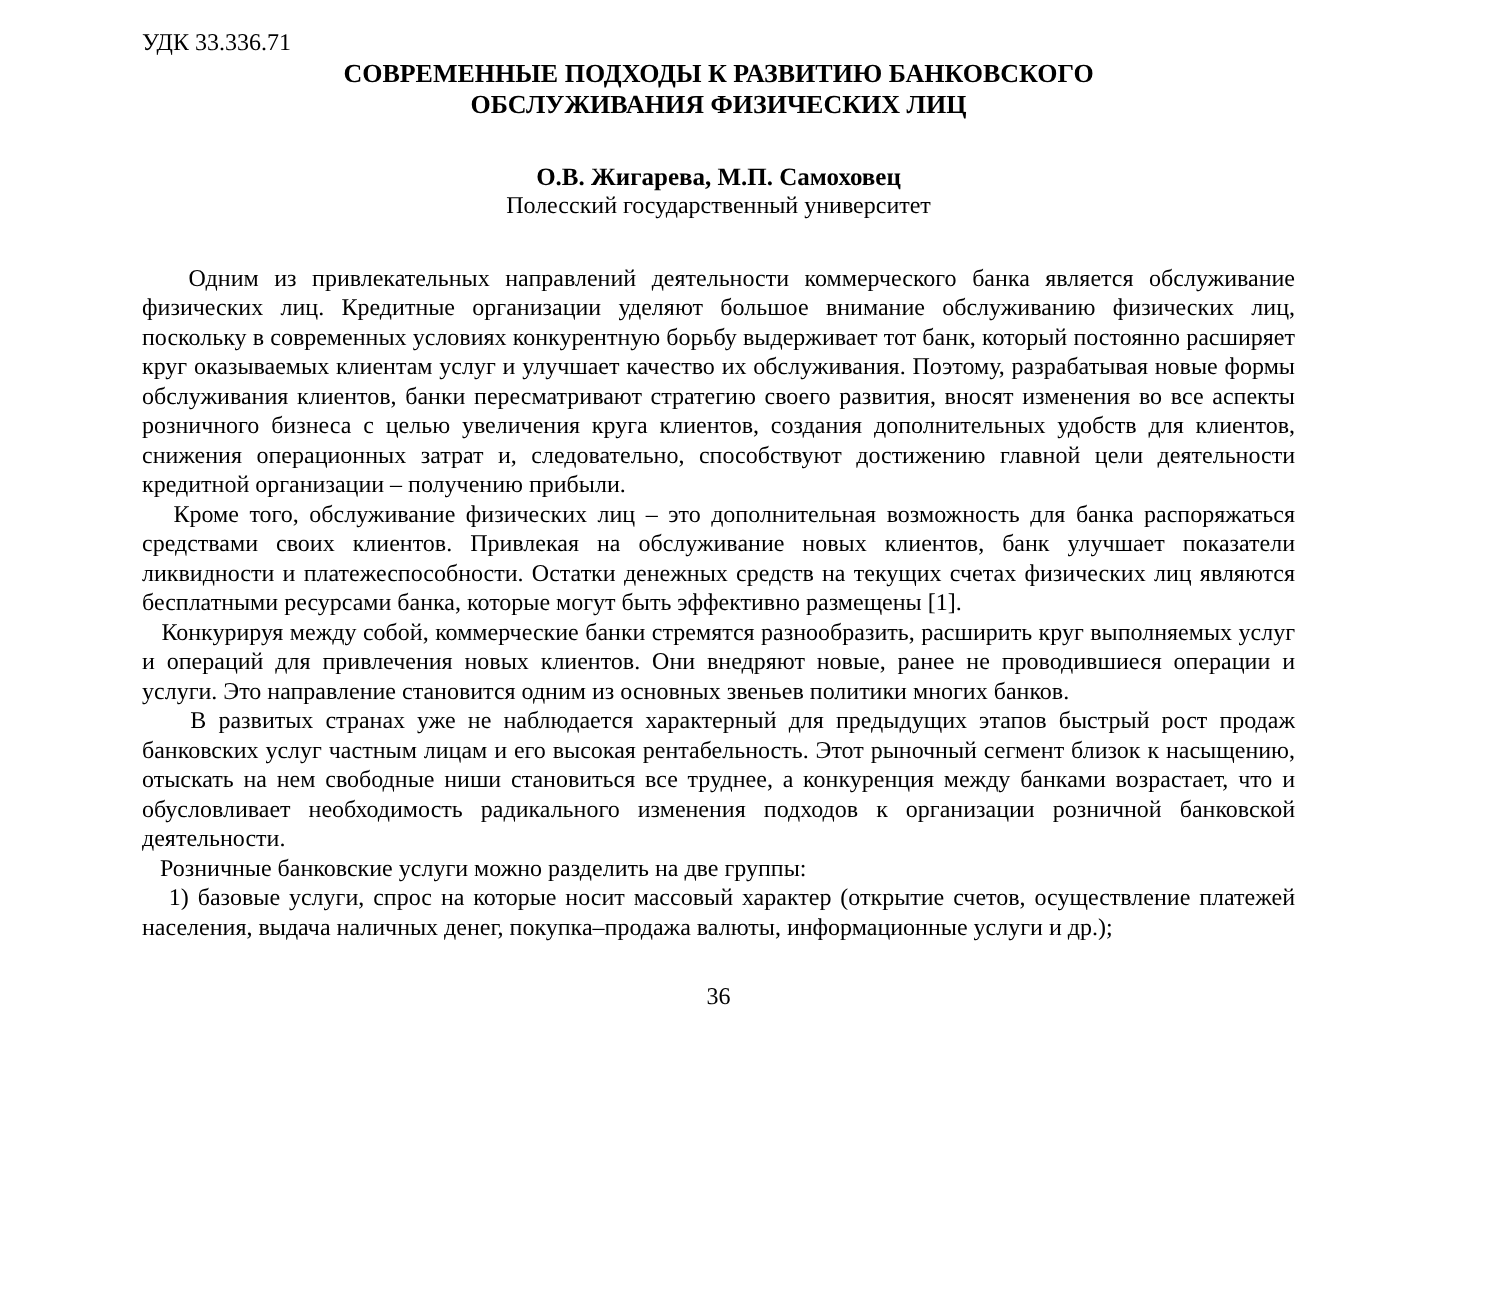УДК 33.336.71
СОВРЕМЕННЫЕ ПОДХОДЫ К РАЗВИТИЮ БАНКОВСКОГО
ОБСЛУЖИВАНИЯ ФИЗИЧЕСКИХ ЛИЦ
О.В. Жигарева, М.П. Самоховец
Полесский государственный университет
Одним из привлекательных направлений деятельности коммерческого банка является обслуживание физических лиц. Кредитные организации уделяют большое внимание обслуживанию физических лиц, поскольку в современных условиях конкурентную борьбу выдерживает тот банк, который постоянно расширяет круг оказываемых клиентам услуг и улучшает качество их обслуживания. Поэтому, разрабатывая новые формы обслуживания клиентов, банки пересматривают стратегию своего развития, вносят изменения во все аспекты розничного бизнеса с целью увеличения круга клиентов, создания дополнительных удобств для клиентов, снижения операционных затрат и, следовательно, способствуют достижению главной цели деятельности кредитной организации – получению прибыли.
Кроме того, обслуживание физических лиц – это дополнительная возможность для банка распоряжаться средствами своих клиентов. Привлекая на обслуживание новых клиентов, банк улучшает показатели ликвидности и платежеспособности. Остатки денежных средств на текущих счетах физических лиц являются бесплатными ресурсами банка, которые могут быть эффективно размещены [1].
Конкурируя между собой, коммерческие банки стремятся разнообразить, расширить круг выполняемых услуг и операций для привлечения новых клиентов. Они внедряют новые, ранее не проводившиеся операции и услуги. Это направление становится одним из основных звеньев политики многих банков.
В развитых странах уже не наблюдается характерный для предыдущих этапов быстрый рост продаж банковских услуг частным лицам и его высокая рентабельность. Этот рыночный сегмент близок к насыщению, отыскать на нем свободные ниши становиться все труднее, а конкуренция между банками возрастает, что и обусловливает необходимость радикального изменения подходов к организации розничной банковской деятельности.
Розничные банковские услуги можно разделить на две группы:
1) базовые услуги, спрос на которые носит массовый характер (открытие счетов, осуществление платежей населения, выдача наличных денег, покупка–продажа валюты, информационные услуги и др.);
36